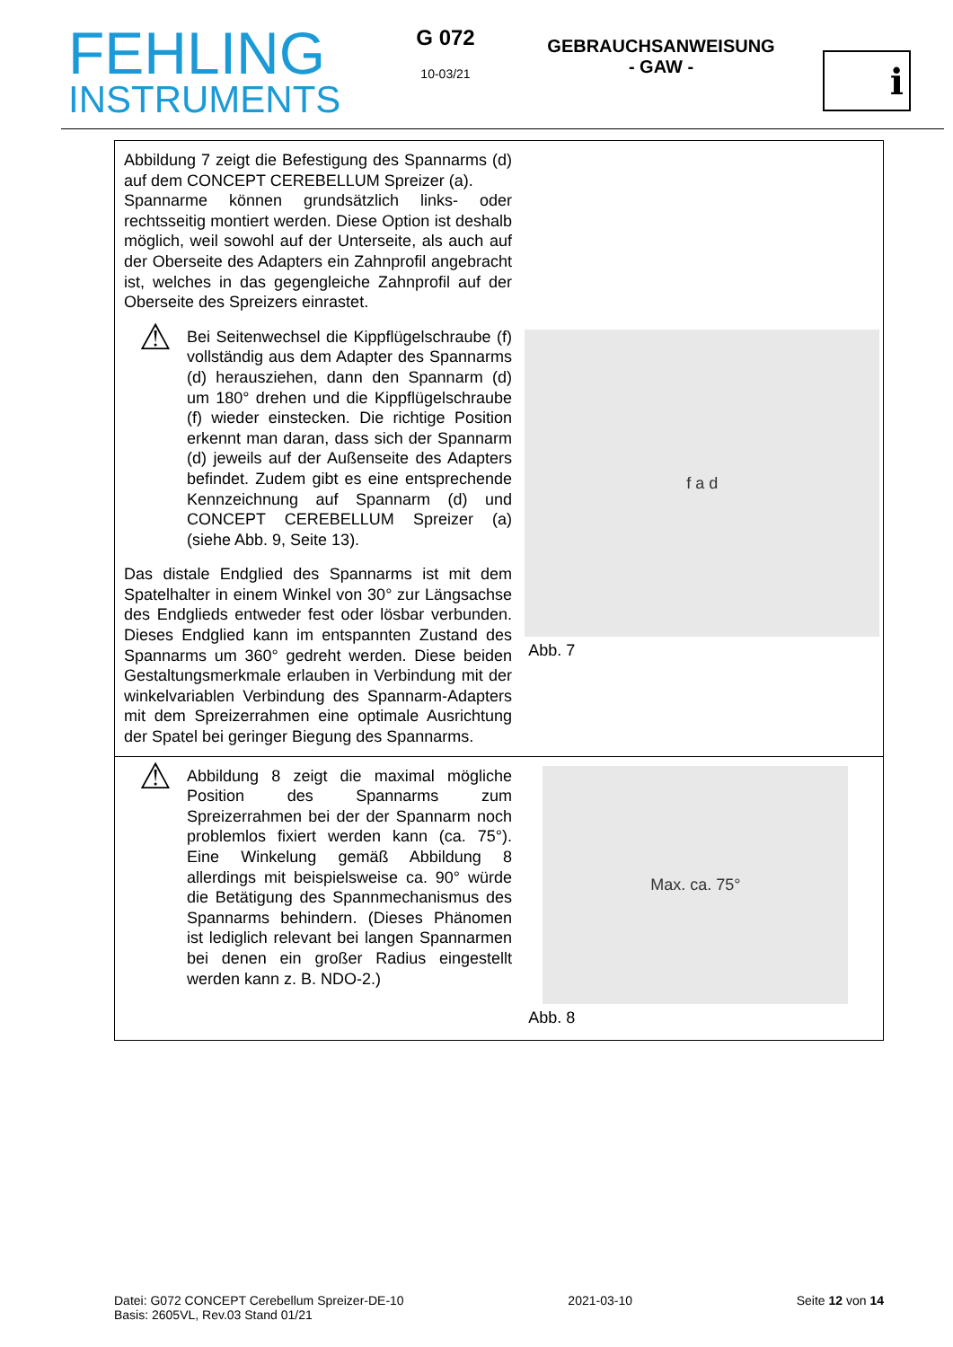FEHLING
INSTRUMENTS
G 072
10-03/21
GEBRAUCHSANWEISUNG
- GAW -
i
| Abbildung 7 zeigt die Befestigung des Spannarms (d) auf dem CONCEPT CEREBELLUM Spreizer (a). Spannarme können grundsätzlich links- oder rechtsseitig montiert werden. Diese Option ist deshalb möglich, weil sowohl auf der Unterseite, als auch auf der Oberseite des Adapters ein Zahnprofil angebracht ist, welches in das gegengleiche Zahnprofil auf der Oberseite des Spreizers einrastet. ⚠ Bei Seitenwechsel die Kippflügelschraube (f) vollständig aus dem Adapter des Spannarms (d) herausziehen, dann den Spannarm (d) um 180° drehen und die Kippflügelschraube (f) wieder einstecken. Die richtige Position erkennt man daran, dass sich der Spannarm (d) jeweils auf der Außenseite des Adapters befindet. Zudem gibt es eine entsprechende Kennzeichnung auf Spannarm (d) und CONCEPT CEREBELLUM Spreizer (a) (siehe Abb. 9, Seite 13). Das distale Endglied des Spannarms ist mit dem Spatelhalter in einem Winkel von 30° zur Längsachse des Endglieds entweder fest oder lösbar verbunden. Dieses Endglied kann im entspannten Zustand des Spannarms um 360° gedreht werden. Diese beiden Gestaltungsmerkmale erlauben in Verbindung mit der winkelvariablen Verbindung des Spannarm-Adapters mit dem Spreizerrahmen eine optimale Ausrichtung der Spatel bei geringer Biegung des Spannarms. | f a d Abb. 7 |
| ⚠ Abbildung 8 zeigt die maximal mögliche Position des Spannarms zum Spreizerrahmen bei der der Spannarm noch problemlos fixiert werden kann (ca. 75°). Eine Winkelung gemäß Abbildung 8 allerdings mit beispielsweise ca. 90° würde die Betätigung des Spannmechanismus des Spannarms behindern. (Dieses Phänomen ist lediglich relevant bei langen Spannarmen bei denen ein großer Radius eingestellt werden kann z. B. NDO-2.) | Max. ca. 75° Abb. 8 |
Datei: G072 CONCEPT Cerebellum Spreizer-DE-10
Basis: 2605VL, Rev.03 Stand 01/21
2021-03-10 Seite 12 von 14